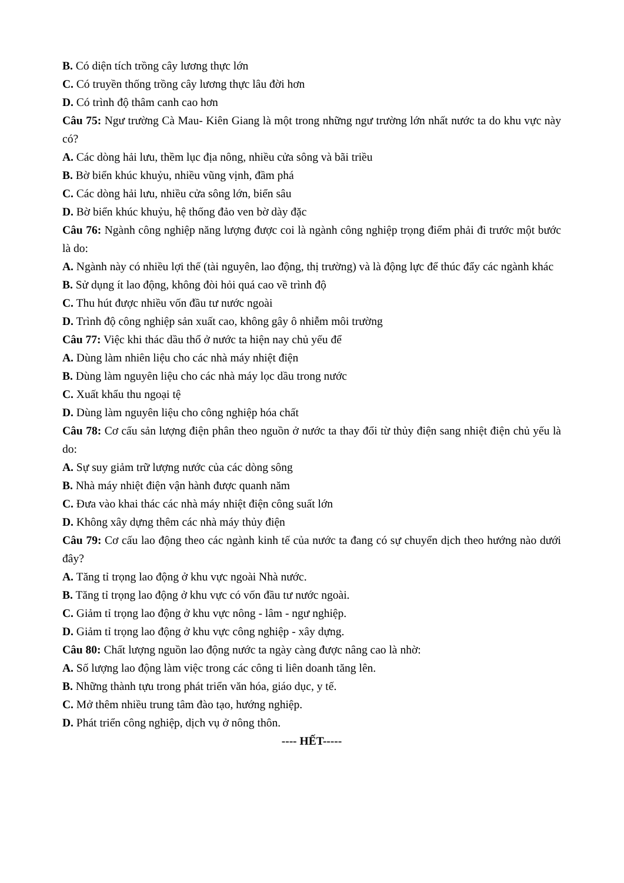B. Có diện tích trồng cây lương thực lớn
C. Có truyền thống trồng cây lương thực lâu đời hơn
D. Có trình độ thâm canh cao hơn
Câu 75: Ngư trường Cà Mau- Kiên Giang là một trong những ngư trường lớn nhất nước ta do khu vực này có?
A. Các dòng hải lưu, thềm lục địa nông, nhiều cửa sông và bãi triều
B. Bờ biển khúc khuỷu, nhiều vũng vịnh, đầm phá
C. Các dòng hải lưu, nhiều cửa sông lớn, biển sâu
D. Bờ biển khúc khuỷu, hệ thống đảo ven bờ dày đặc
Câu 76: Ngành công nghiệp năng lượng được coi là ngành công nghiệp trọng điểm phải đi trước một bước là do:
A. Ngành này có nhiều lợi thế (tài nguyên, lao động, thị trường) và là động lực để thúc đẩy các ngành khác
B. Sử dụng ít lao động, không đòi hỏi quá cao về trình độ
C. Thu hút được nhiều vốn đầu tư nước ngoài
D. Trình độ công nghiệp sản xuất cao, không gây ô nhiễm môi trường
Câu 77: Việc khi thác dầu thổ ở nước ta hiện nay chủ yếu để
A. Dùng làm nhiên liệu cho các nhà máy nhiệt điện
B. Dùng làm nguyên liệu cho các nhà máy lọc dầu trong nước
C. Xuất khẩu thu ngoại tệ
D. Dùng làm nguyên liệu cho công nghiệp hóa chất
Câu 78: Cơ cấu sản lượng điện phân theo nguồn ở nước ta thay đổi từ thủy điện sang nhiệt điện chủ yếu là do:
A. Sự suy giảm trữ lượng nước của các dòng sông
B. Nhà máy nhiệt điện vận hành được quanh năm
C. Đưa vào khai thác các nhà máy nhiệt điện công suất lớn
D. Không xây dựng thêm các nhà máy thủy điện
Câu 79: Cơ cấu lao động theo các ngành kinh tế của nước ta đang có sự chuyển dịch theo hướng nào dưới đây?
A. Tăng tỉ trọng lao động ở khu vực ngoài Nhà nước.
B. Tăng tỉ trọng lao động ở khu vực có vốn đầu tư nước ngoài.
C. Giảm tỉ trọng lao động ở khu vực nông - lâm - ngư nghiệp.
D. Giảm tỉ trọng lao động ở khu vực công nghiệp - xây dựng.
Câu 80: Chất lượng nguồn lao động nước ta ngày càng được nâng cao là nhờ:
A. Số lượng lao động làm việc trong các công ti liên doanh tăng lên.
B. Những thành tựu trong phát triển văn hóa, giáo dục, y tế.
C. Mở thêm nhiều trung tâm đào tạo, hướng nghiệp.
D. Phát triển công nghiệp, dịch vụ ở nông thôn.
---- HẾT-----